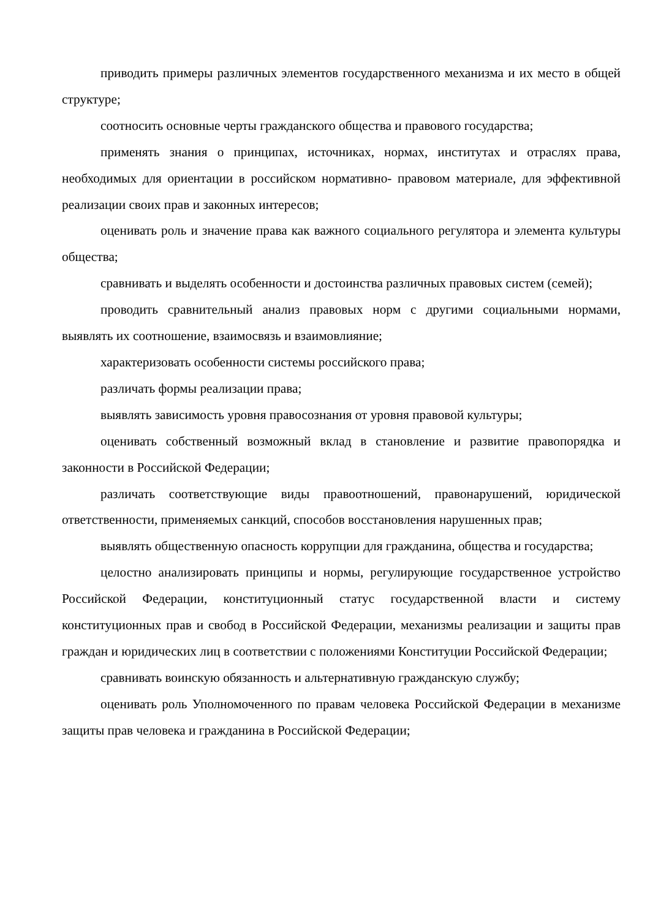приводить примеры различных элементов государственного механизма и их место в общей структуре;
соотносить основные черты гражданского общества и правового государства;
применять знания о принципах, источниках, нормах, институтах и отраслях права, необходимых для ориентации в российском нормативно- правовом материале, для эффективной реализации своих прав и законных интересов;
оценивать роль и значение права как важного социального регулятора и элемента культуры общества;
сравнивать и выделять особенности и достоинства различных правовых систем (семей);
проводить сравнительный анализ правовых норм с другими социальными нормами, выявлять их соотношение, взаимосвязь и взаимовлияние;
характеризовать особенности системы российского права;
различать формы реализации права;
выявлять зависимость уровня правосознания от уровня правовой культуры;
оценивать собственный возможный вклад в становление и развитие правопорядка и законности в Российской Федерации;
различать соответствующие виды правоотношений, правонарушений, юридической ответственности, применяемых санкций, способов восстановления нарушенных прав;
выявлять общественную опасность коррупции для гражданина, общества и государства;
целостно анализировать принципы и нормы, регулирующие государственное устройство Российской Федерации, конституционный статус государственной власти и систему конституционных прав и свобод в Российской Федерации, механизмы реализации и защиты прав граждан и юридических лиц в соответствии с положениями Конституции Российской Федерации;
сравнивать воинскую обязанность и альтернативную гражданскую службу;
оценивать роль Уполномоченного по правам человека Российской Федерации в механизме защиты прав человека и гражданина в Российской Федерации;